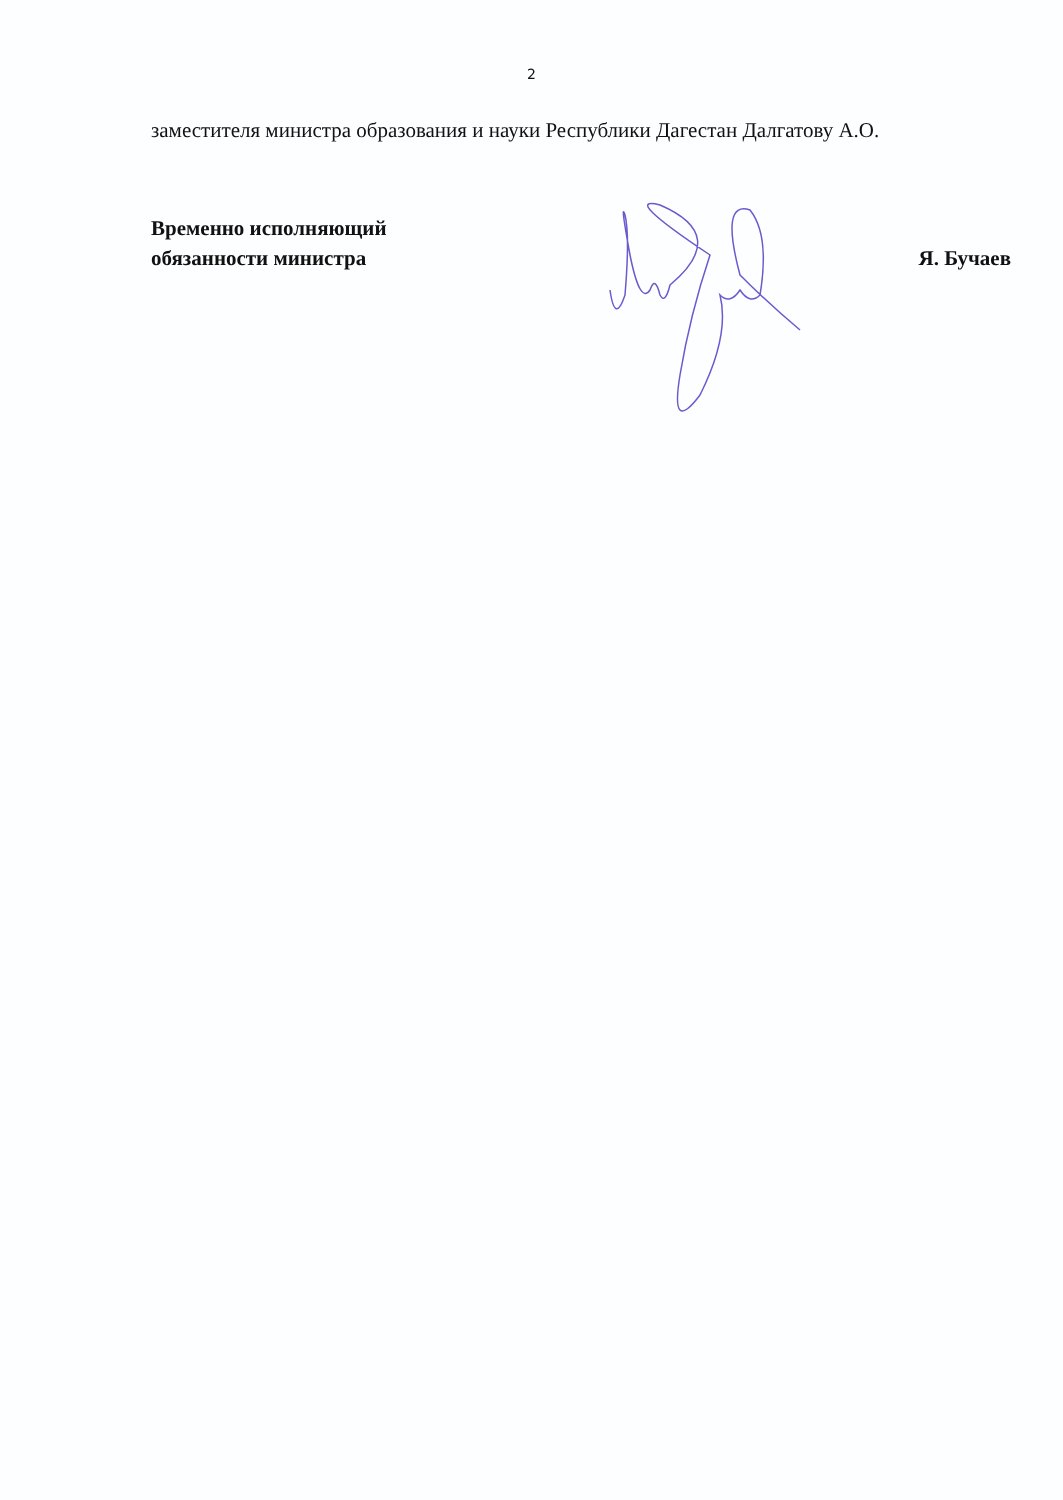2
заместителя министра образования и науки Республики Дагестан Далгатову А.О.
Временно исполняющий
обязанности министра
Я. Бучаев